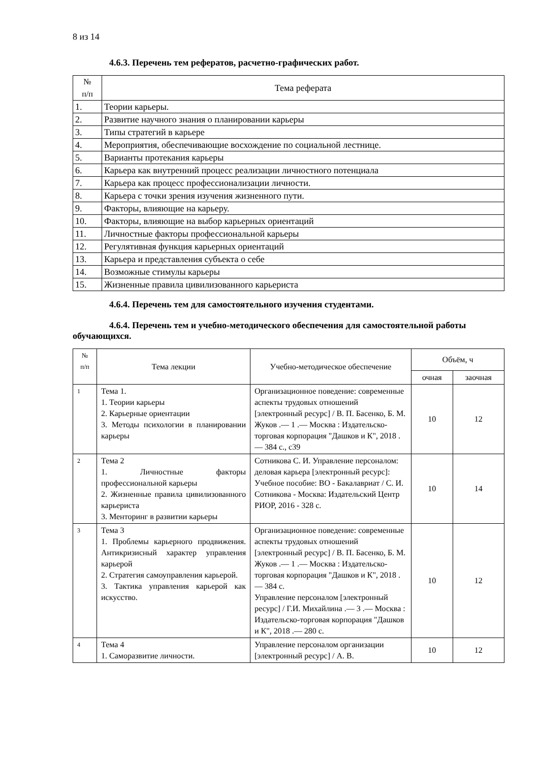8 из 14
4.6.3. Перечень тем рефератов, расчетно-графических работ.
| № п/п | Тема реферата |
| 1. | Теории карьеры. |
| 2. | Развитие научного знания о планировании карьеры |
| 3. | Типы стратегий в карьере |
| 4. | Мероприятия, обеспечивающие восхождение по социальной лестнице. |
| 5. | Варианты протекания карьеры |
| 6. | Карьера как внутренний процесс реализации личностного потенциала |
| 7. | Карьера как процесс профессионализации личности. |
| 8. | Карьера с точки зрения изучения жизненного пути. |
| 9. | Факторы, влияющие на карьеру. |
| 10. | Факторы, влияющие на выбор карьерных ориентаций |
| 11. | Личностные факторы профессиональной карьеры |
| 12. | Регулятивная функция карьерных ориентаций |
| 13. | Карьера и представления субъекта о себе |
| 14. | Возможные стимулы карьеры |
| 15. | Жизненные правила цивилизованного карьериста |
4.6.4. Перечень тем для самостоятельного изучения студентами.
4.6.4. Перечень тем и учебно-методического обеспечения для самостоятельной работы обучающихся.
| № п/п | Тема лекции | Учебно-методическое обеспечение | Объём, ч | |
| --- | --- | --- | --- | --- |
| | | | очная | заочная |
| 1 | Тема 1. 1. Теории карьеры 2. Карьерные ориентации 3. Методы психологии в планировании карьеры | Организационное поведение: современные аспекты трудовых отношений [электронный ресурс] / В. П. Басенко, Б. М. Жуков .— 1 .— Москва : Издательско-торговая корпорация "Дашков и К", 2018 .— 384 с., с39 | 10 | 12 |
| 2 | Тема 2 1. Личностные факторы профессиональной карьеры 2. Жизненные правила цивилизованного карьериста 3. Менторинг в развитии карьеры | Сотникова С. И. Управление персоналом: деловая карьера [электронный ресурс]: Учебное пособие: ВО - Бакалавриат / С. И. Сотникова - Москва: Издательский Центр РИОР, 2016 - 328 с. | 10 | 14 |
| 3 | Тема 3 1. Проблемы карьерного продвижения. Антикризисный характер управления карьерой 2. Стратегия самоуправления карьерой. 3. Тактика управления карьерой как искусство. | Организационное поведение: современные аспекты трудовых отношений [электронный ресурс] / В. П. Басенко, Б. М. Жуков .— 1 .— Москва : Издательско-торговая корпорация "Дашков и К", 2018 .— 384 с. Управление персоналом [электронный ресурс] / Г.И. Михайлина .— 3 .— Москва : Издательско-торговая корпорация "Дашков и К", 2018 .— 280 с. | 10 | 12 |
| 4 | Тема 4 1. Саморазвитие личности. | Управление персоналом организации [электронный ресурс] / А. В. | 10 | 12 |